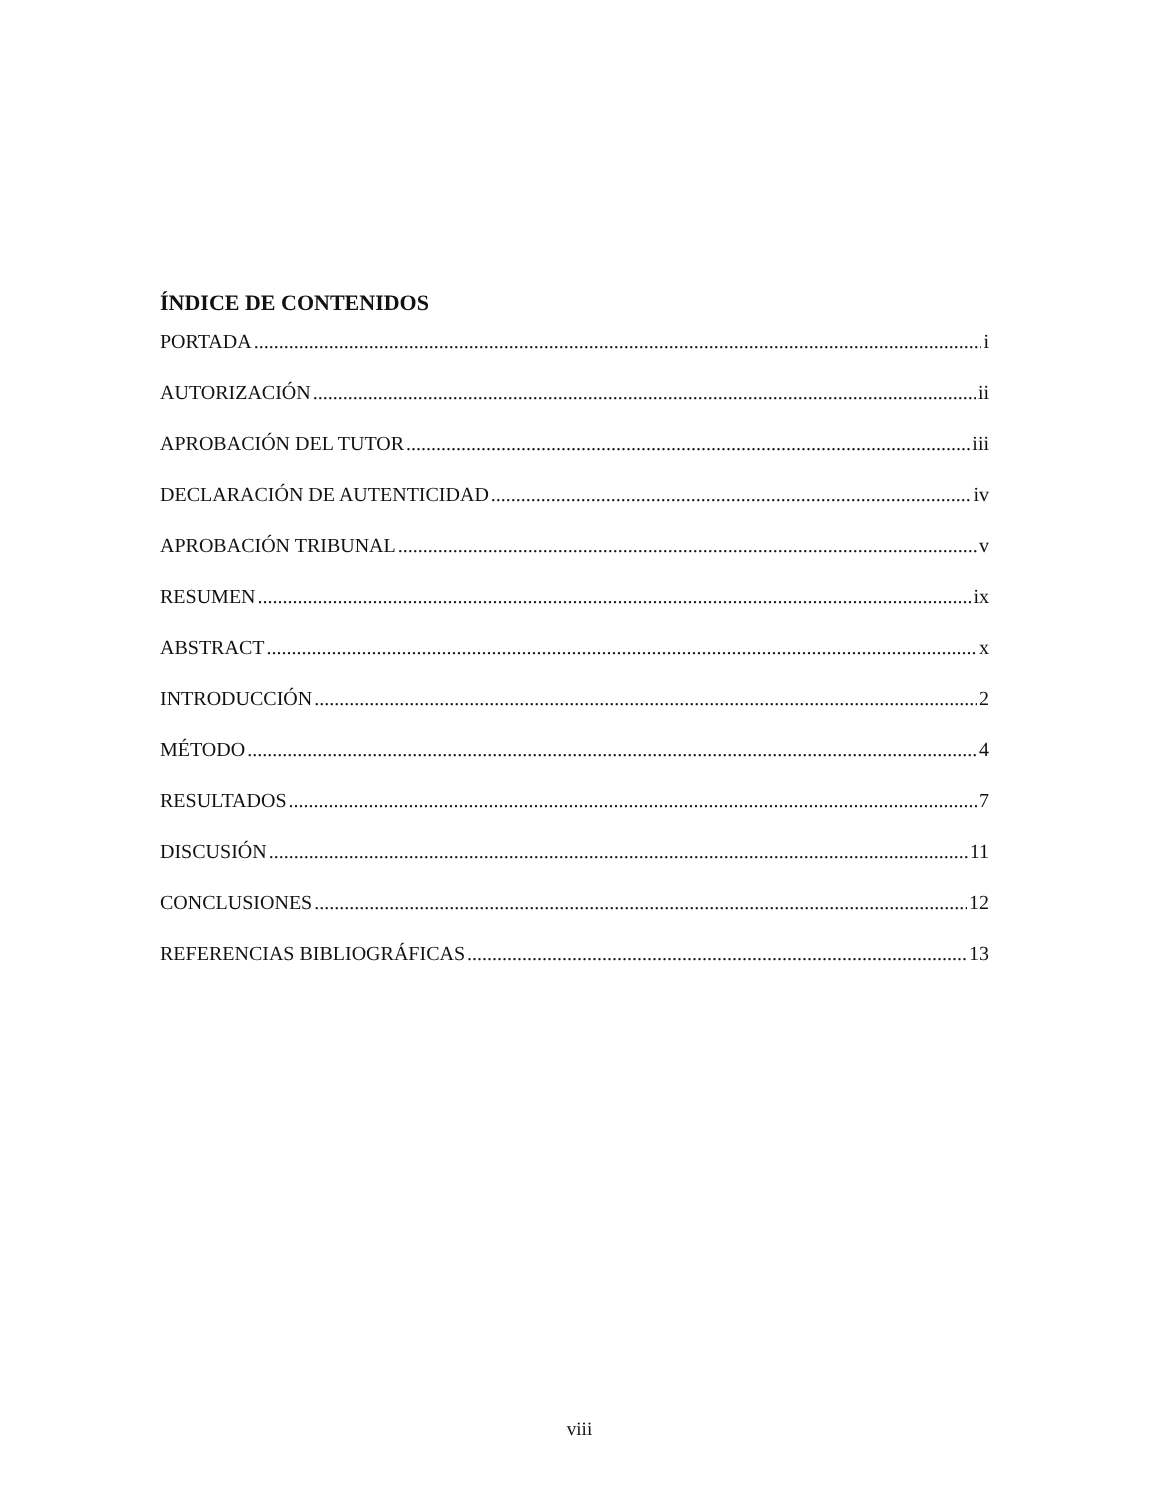ÍNDICE DE CONTENIDOS
PORTADA i
AUTORIZACIÓN ii
APROBACIÓN DEL TUTOR iii
DECLARACIÓN DE AUTENTICIDAD iv
APROBACIÓN TRIBUNAL v
RESUMEN ix
ABSTRACT x
INTRODUCCIÓN 2
MÉTODO 4
RESULTADOS 7
DISCUSIÓN 11
CONCLUSIONES 12
REFERENCIAS BIBLIOGRÁFICAS 13
viii